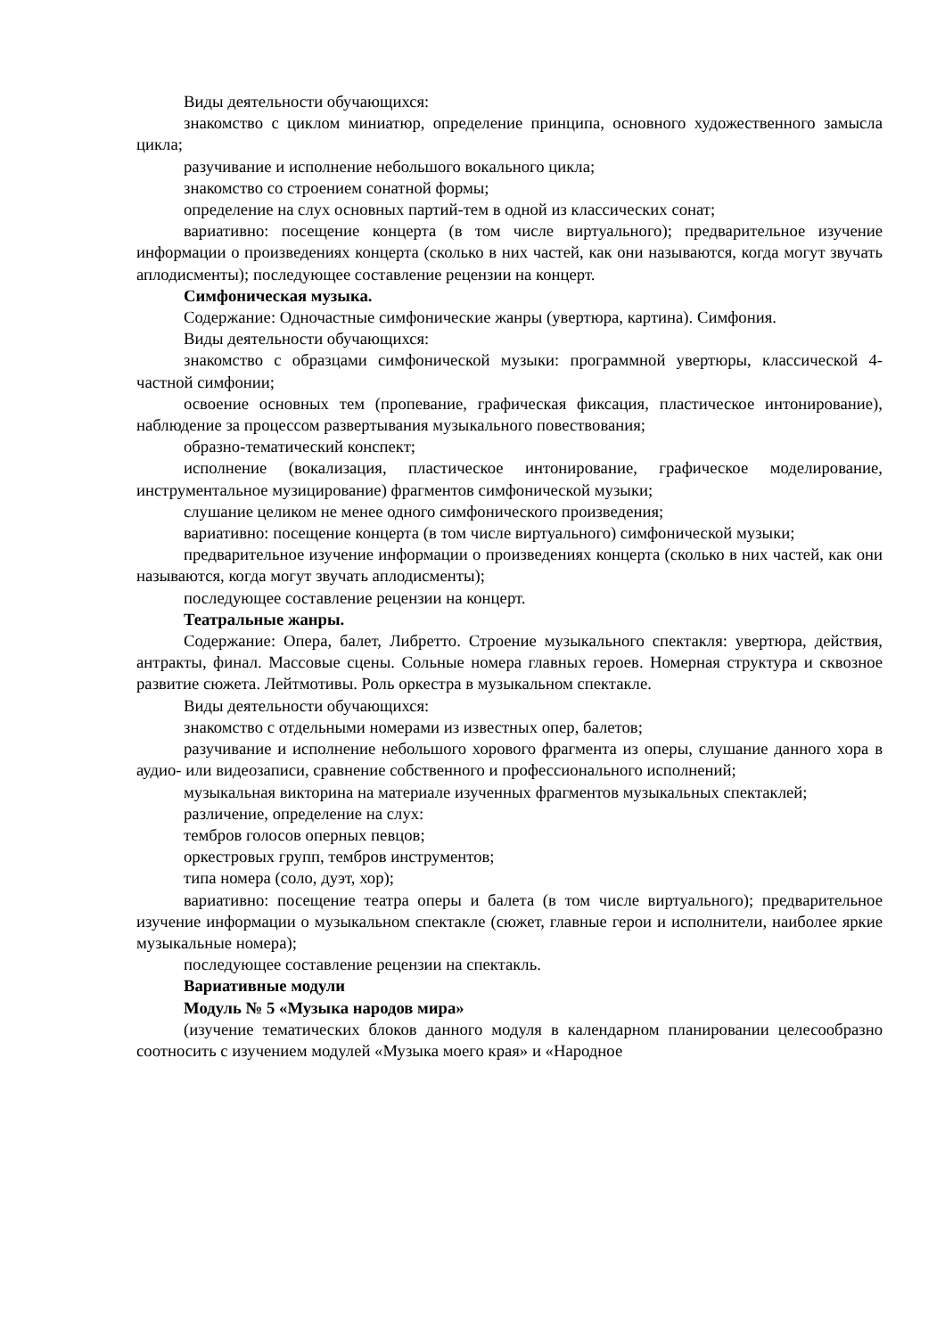Виды деятельности обучающихся:
знакомство с циклом миниатюр, определение принципа, основного художественного замысла цикла;
разучивание и исполнение небольшого вокального цикла;
знакомство со строением сонатной формы;
определение на слух основных партий-тем в одной из классических сонат;
вариативно: посещение концерта (в том числе виртуального); предварительное изучение информации о произведениях концерта (сколько в них частей, как они называются, когда могут звучать аплодисменты); последующее составление рецензии на концерт.
Симфоническая музыка.
Содержание: Одночастные симфонические жанры (увертюра, картина). Симфония.
Виды деятельности обучающихся:
знакомство с образцами симфонической музыки: программной увертюры, классической 4-частной симфонии;
освоение основных тем (пропевание, графическая фиксация, пластическое интонирование), наблюдение за процессом развертывания музыкального повествования;
образно-тематический конспект;
исполнение (вокализация, пластическое интонирование, графическое моделирование, инструментальное музицирование) фрагментов симфонической музыки;
слушание целиком не менее одного симфонического произведения;
вариативно: посещение концерта (в том числе виртуального) симфонической музыки;
предварительное изучение информации о произведениях концерта (сколько в них частей, как они называются, когда могут звучать аплодисменты);
последующее составление рецензии на концерт.
Театральные жанры.
Содержание: Опера, балет, Либретто. Строение музыкального спектакля: увертюра, действия, антракты, финал. Массовые сцены. Сольные номера главных героев. Номерная структура и сквозное развитие сюжета. Лейтмотивы. Роль оркестра в музыкальном спектакле.
Виды деятельности обучающихся:
знакомство с отдельными номерами из известных опер, балетов;
разучивание и исполнение небольшого хорового фрагмента из оперы, слушание данного хора в аудио- или видеозаписи, сравнение собственного и профессионального исполнений;
музыкальная викторина на материале изученных фрагментов музыкальных спектаклей;
различение, определение на слух:
тембров голосов оперных певцов;
оркестровых групп, тембров инструментов;
типа номера (соло, дуэт, хор);
вариативно: посещение театра оперы и балета (в том числе виртуального); предварительное изучение информации о музыкальном спектакле (сюжет, главные герои и исполнители, наиболее яркие музыкальные номера);
последующее составление рецензии на спектакль.
Вариативные модули
Модуль № 5 «Музыка народов мира»
(изучение тематических блоков данного модуля в календарном планировании целесообразно соотносить с изучением модулей «Музыка моего края» и «Народное